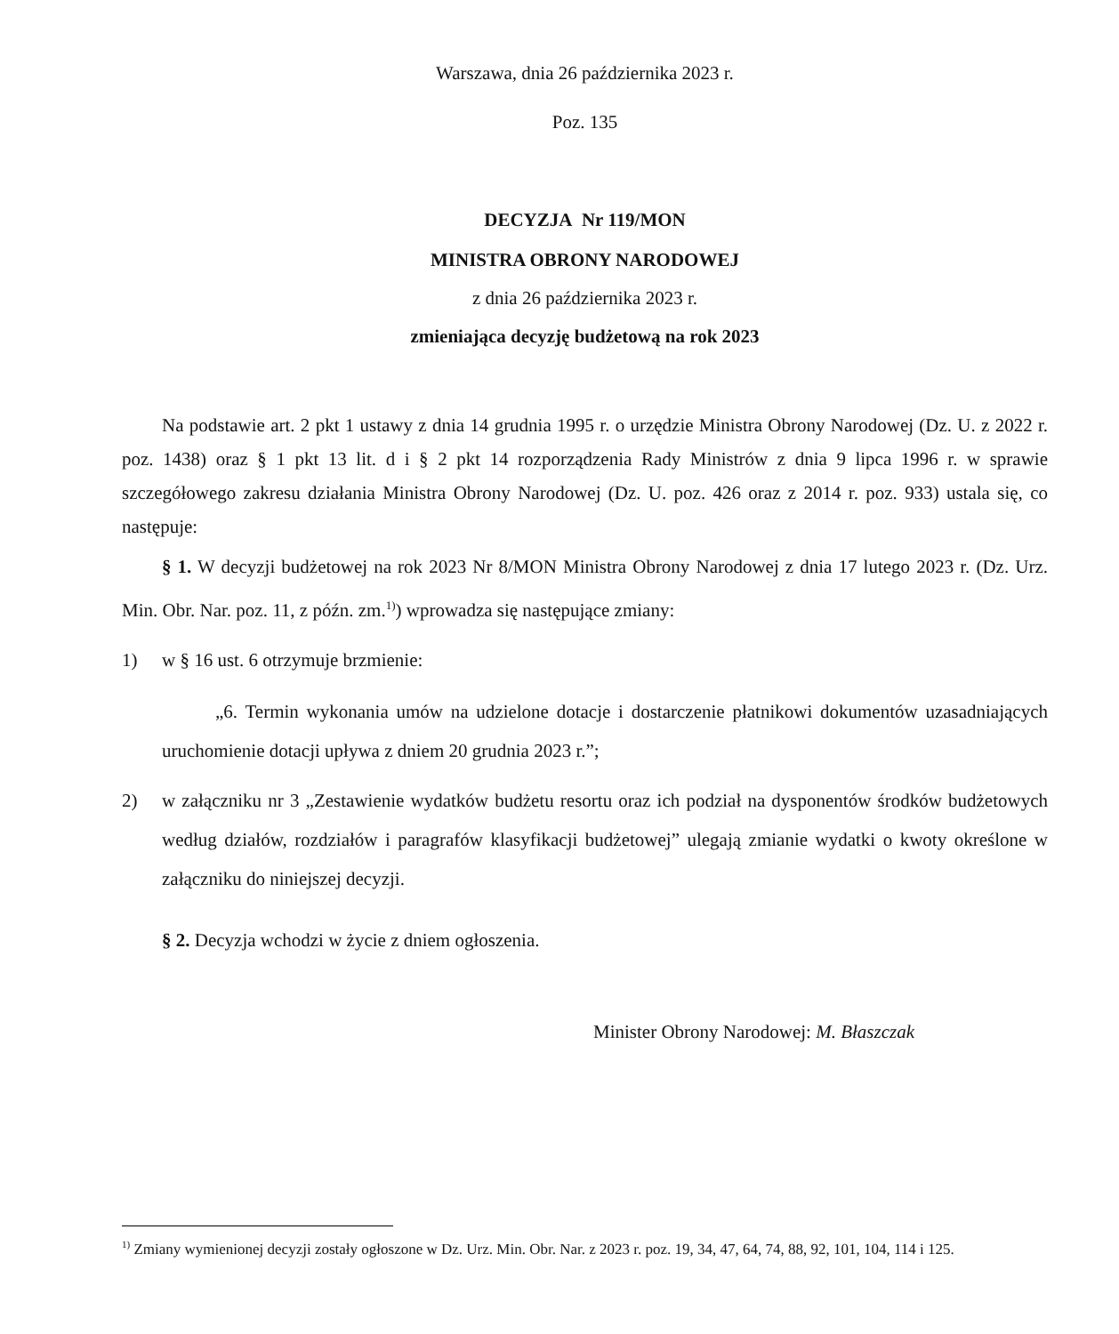Warszawa, dnia 26 października 2023 r.
Poz. 135
DECYZJA Nr 119/MON
MINISTRA OBRONY NARODOWEJ
z dnia 26 października 2023 r.
zmieniająca decyzję budżetową na rok 2023
Na podstawie art. 2 pkt 1 ustawy z dnia 14 grudnia 1995 r. o urzędzie Ministra Obrony Narodowej (Dz. U. z 2022 r. poz. 1438) oraz § 1 pkt 13 lit. d i § 2 pkt 14 rozporządzenia Rady Ministrów z dnia 9 lipca 1996 r. w sprawie szczegółowego zakresu działania Ministra Obrony Narodowej (Dz. U. poz. 426 oraz z 2014 r. poz. 933) ustala się, co następuje:
§ 1. W decyzji budżetowej na rok 2023 Nr 8/MON Ministra Obrony Narodowej z dnia 17 lutego 2023 r. (Dz. Urz. Min. Obr. Nar. poz. 11, z późn. zm.<sup>1)</sup>) wprowadza się następujące zmiany:
1) w § 16 ust. 6 otrzymuje brzmienie:
„6. Termin wykonania umów na udzielone dotacje i dostarczenie płatnikowi dokumentów uzasadniających uruchomienie dotacji upływa z dniem 20 grudnia 2023 r.”;
2) w załączniku nr 3 „Zestawienie wydatków budżetu resortu oraz ich podział na dysponentów środków budżetowych według działów, rozdziałów i paragrafów klasyfikacji budżetowej” ulegają zmianie wydatki o kwoty określone w załączniku do niniejszej decyzji.
§ 2. Decyzja wchodzi w życie z dniem ogłoszenia.
Minister Obrony Narodowej: M. Błaszczak
<sup>1)</sup> Zmiany wymienionej decyzji zostały ogłoszone w Dz. Urz. Min. Obr. Nar. z 2023 r. poz. 19, 34, 47, 64, 74, 88, 92, 101, 104, 114 i 125.